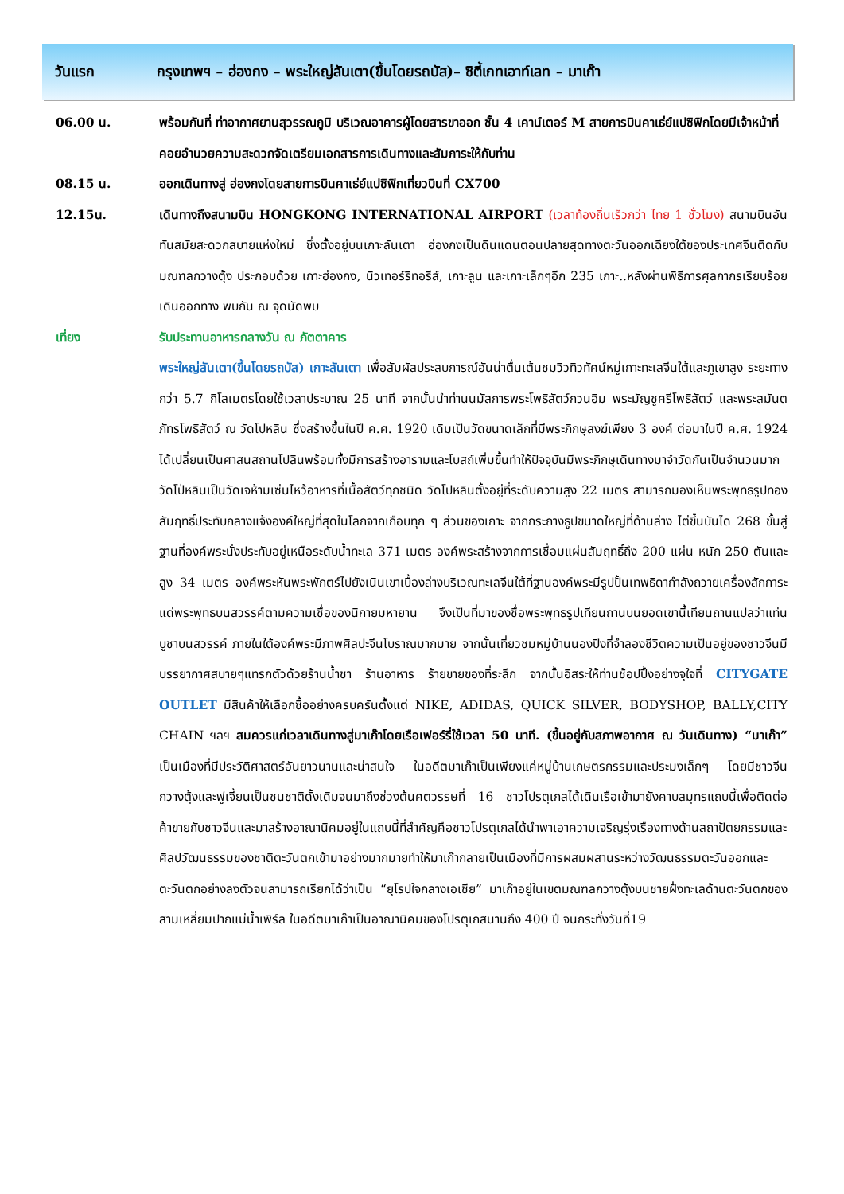วันแรก กรุงเทพฯ – ฮ่องกง – พระใหญ่ลันเตา(ขึ้นโดยรถบัส)– ซิตี้เกทเอาท์เลท – มาเก๊า
| 06.00 น. | พร้อมกันที่ ท่าอากาศยานสุวรรณภูมิ บริเวณอาคารผู้โดยสารขาออก ชั้น 4 เคาน์เตอร์ M สายการบินคาเธ่ย์แปซิฟิกโดยมีเจ้าหน้าที่คอยอำนวยความสะดวกจัดเตรียมเอกสารการเดินทางและสัมภาระให้กับท่าน |
| 08.15 น. | ออกเดินทางสู่ ฮ่องกงโดยสายการบินคาเธ่ย์แปซิฟิกเที่ยวบินที่ CX700 |
| 12.15น. | เดินทางถึงสนามบิน HONGKONG INTERNATIONAL AIRPORT (เวลาท้องถิ่นเร็วกว่า ไทย 1 ชั่วโมง) สนามบินอันทันสมัยสะดวกสบายแห่งใหม่ ซึ่งตั้งอยู่บนเกาะลันเตา ฮ่องกงเป็นดินแดนตอนปลายสุดทางตะวันออกเฉียงใต้ของประเทศจีนติดกับมณฑลกวางตุ้ง ประกอบด้วย เกาะฮ่องกง, นิวเทอร์ริทอรีส์, เกาะลูน และเกาะเล็กๆอีก 235 เกาะ..หลังผ่านพิธีการศุลกากรเรียบร้อยเดินออกทาง พบกัน ณ จุดนัดพบ |
| เที่ยง | รับประทานอาหารกลางวัน ณ ภัตตาคาร |
| | พระใหญ่ลันเตา(ขึ้นโดยรถบัส) เกาะลันเตา เพื่อสัมผัสประสบการณ์อันน่าตื่นเต้นชมวิวทิวทัศน์หมู่เกาะทะเลจีนใต้และภูเขาสูง ระยะทางกว่า 5.7 กิโลเมตรโดยใช้เวลาประมาณ 25 นาที จากนั้นนำท่านนมัสการพระโพธิสัตว์กวนอิม พระมัญชูศรีโพธิสัตว์ และพระสมันตภัทรโพธิสัตว์ ณ วัดโปหลิน ซึ่งสร้างขึ้นในปี ค.ศ. 1920 เดิมเป็นวัดขนาดเล็กที่มีพระภิกษุสงฆ์เพียง 3 องค์ ต่อมาในปี ค.ศ. 1924 ได้เปลี่ยนเป็นศาสนสถานโปลินพร้อมทั้งมีการสร้างอารามและโบสถ์เพิ่มขึ้นทำให้ปัจจุบันมีพระภิกษุเดินทางมาจำวัดกันเป็นจำนวนมาก วัดโป่หลินเป็นวัดเจห้ามเซ่นไหว้อาหารที่เนื้อสัตว์ทุกชนิด วัดโปหลินตั้งอยู่ที่ระดับความสูง 22 เมตร สามารถมองเห็นพระพุทธรูปทองสัมฤทธิ์ประทับกลางแจ้งองค์ใหญ่ที่สุดในโลกจากเกือบทุก ๆ ส่วนของเกาะ จากกระถางธูปขนาดใหญ่ที่ด้านล่าง ไต่ขึ้นบันได 268 ขั้นสู่ฐานที่องค์พระนั่งประทับอยู่เหนือระดับน้ำทะเล 371 เมตร องค์พระสร้างจากการเชื่อมแผ่นสัมฤทธิ์ถึง 200 แผ่น หนัก 250 ตันและสูง 34 เมตร องค์พระหันพระพักตร์ไปยังเนินเขาเบื้องล่างบริเวณทะเลจีนใต้ที่ฐานองค์พระมีรูปปั้นเทพธิดากำลังถวายเครื่องสักการะแด่พระพุทธบนสวรรค์ตามความเชื่อของนิกายมหายาน จึงเป็นที่มาของชื่อพระพุทธรูปเทียนถานบนยอดเขานี้เทียนถานแปลว่าแท่นบูชาบนสวรรค์ ภายในใต้องค์พระมีภาพศิลปะจีนโบราณมากมาย จากนั้นเที่ยวชมหมู่บ้านนองปิงที่จำลองชีวิตความเป็นอยู่ของชาวจีนมีบรรยากาศสบายๆแทรกตัวด้วยร้านน้ำชา ร้านอาหาร ร้ายขายของที่ระลึก จากนั้นอิสระให้ท่านช้อปปิ้งอย่างจุใจที่ CITYGATE OUTLET มีสินค้าให้เลือกซื้ออย่างครบครันตั้งแต่ NIKE, ADIDAS, QUICK SILVER, BODYSHOP, BALLY,CITY CHAIN ฯลฯ สมควรแก่เวลาเดินทางสู่มาเก๊าโดยเรือเฟอร์รี่ใช้เวลา 50 นาที. (ขึ้นอยู่กับสภาพอากาศ ณ วันเดินทาง) “มาเก๊า” เป็นเมืองที่มีประวัติศาสตร์อันยาวนานและน่าสนใจ ในอดีตมาเก๊าเป็นเพียงแค่หมู่บ้านเกษตรกรรมและประมงเล็กๆ โดยมีชาวจีนกวางตุ้งและฟูเจี้ยนเป็นชนชาติดั้งเดิมจนมาถึงช่วงต้นศตวรรษที่ 16 ชาวโปรตุเกสได้เดินเรือเข้ามายังคาบสมุทรแถบนี้เพื่อติดต่อค้าขายกับชาวจีนและมาสร้างอาณานิคมอยู่ในแถบนี้ที่สำคัญคือชาวโปรตุเกสได้นำพาเอาความเจริญรุ่งเรืองทางด้านสถาปัตยกรรมและศิลปวัฒนธรรมของชาติตะวันตกเข้ามาอย่างมากมายทำให้มาเก๊ากลายเป็นเมืองที่มีการผสมผสานระหว่างวัฒนธรรมตะวันออกและตะวันตกอย่างลงตัวจนสามารถเรียกได้ว่าเป็น “ยุโรปใจกลางเอเชีย” มาเก๊าอยู่ในเขตมณฑลกวางตุ้งบนชายฝั่งทะเลด้านตะวันตกของสามเหลี่ยมปากแม่น้ำเพิร์ล ในอดีตมาเก๊าเป็นอาณานิคมของโปรตุเกสนานถึง 400 ปี จนกระทั่งวันที่19 |